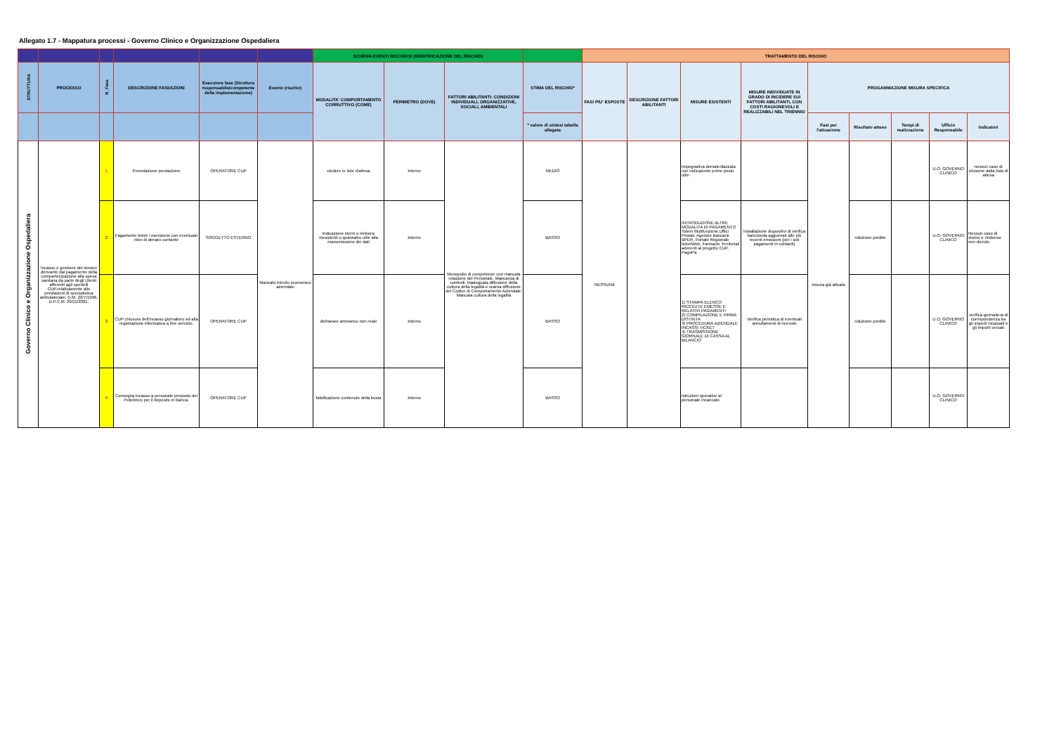Allegato 1.7 - Mappatura processi - Governo Clinico e Organizzazione Ospedaliera
| | | | | | | SCHEMA EVENTI RISCHIOSI (IDENTIFICAZIONE DEL RISCHIO) | | | | TRATTAMENTO DEL RISCHIO | | | | | | | | |
| --- | --- | --- | --- | --- | --- | --- | --- | --- | --- | --- | --- | --- | --- | --- | --- | --- | --- | --- |
| STRUTTURA | PROCESSO | N_Fase | DESCRIZIONE FASI/AZIONI | Esecutore fase (Struttura responsabile/competente della implementazione) | Evento (rischio) | MODALITA' COMPORTAMENTO CORRUTTIVO (COME) | PERIMETRO (DOVE) | FATTORI ABILITANTI: CONDIZIONI INDIVIDUALI, ORGANIZZATIVE, SOCIALI, AMBIENTALI | STIMA DEL RISCHIO* | FASI PIU' ESPOSTE | DESCRIZIONE FATTORI ABILITANTI | MISURE ESISTENTI | MISURE INDIVIDUATE IN GRADO DI INCIDERE SUI FATTORI ABILITANTI, CON COSTI RAGIONEVOLI E REALIZZABILI NEL TRIENNIO | PROGAMMAZIONE MISURA SPECIFICA | | | | |
| | | | | | | | | | * valore di sintesi tabella allegata | | | | | Fasi per l'attuazione | Risultato atteso | Tempi di realizzazione | Ufficio Responsabile | Indicatori |
| Governo Clinico e Organizzazione Ospedaliera | Incasso e gestione del denaro derivante dal pagamento della compartecipazione alla spesa sanitaria da parte degli Utenti afferenti agli sportelli CUP.relativamente alle prestazioni di specialistica ambulatoriale, D.M. 22/7/1996, D.P.C.M. 29/11/2001. | 1 | Prenotazione prestazione | OPERATORE CUP | Mancato introito economico aziendale | eludere le liste d'attesa | Interno | Monopolio di competenze con mancata rotazione del Personale. Mancanza di controlli. Inadeguata diffusione della cultura della legalità e scarsa diffusione del Codice di Comportamento Aziendale. Mancata cultura della legalità | MEDIO | NESSUNA | | Impegnativa dematerliazzata con indicazione primo posto utile | | misura già attuata | | | U.O. GOVERNO CLINICO | nessun caso di elusione dalla lista di attesa |
| | | 2 | Pagamento ticket / esenzione con eventuale ritiro di denaro contante | SOGGETTO ESTERNO | | Indicazione storni o rimborsi inesistenti o quantaltro utile alla manomissione dei dati | Interno | | BASSO | | | INTRODUZIONE ALTRE MODALITA DI PAGAMENTO Totem Mutifunzione,Uffici Postali, Agenzie Bancarie BPER, Portale Regionale ticketWeb, Farmacie Territoriali aderenti al progetto CUP, PagoPa | Installazione dispositivi di verifica banconota aggiornati alle più recenti emissioni (per i soli pagamenti in contanti) | | riduzione perdite | | U.O. GOVERNO CLINICO | Nessun caso di storno e rimborso non dovuto |
| | | 3 | CUP chiusura dell'incasso giornaliero ed alla registrazione informatica a fine servizio. | OPERATORE CUP | | dichiarare ammanco non reale | Interno | | BASSO | | | 1) STAMPA ELENCO RICEVUTE EMESSE E RELATIVI PAGAMENTI 2) COMPILAZIONE E FIRMA DISTINTA 3) PROCEDURA AZIENDALE INCASSI TICKET 4) TRASMISSIONE GIORNALE DI CASSA AL BILANCIO | Verifica periodica di eventuali annullamenti di ricevute | | riduzione perdite | | U.O. GOVERNO CLINICO | verifica giornaliera di corrispondenza tra gli importi incassati e gli importi versati |
| | | 4 | Consegna incasso a personale preposto del Policlinico per il deposito in Banca. | OPERATORE CUP | | falsificazione contenuto della busta | Interno | | BASSO | | | Istruzioni operative al personale incaricato | | | | | U.O. GOVERNO CLINICO | |